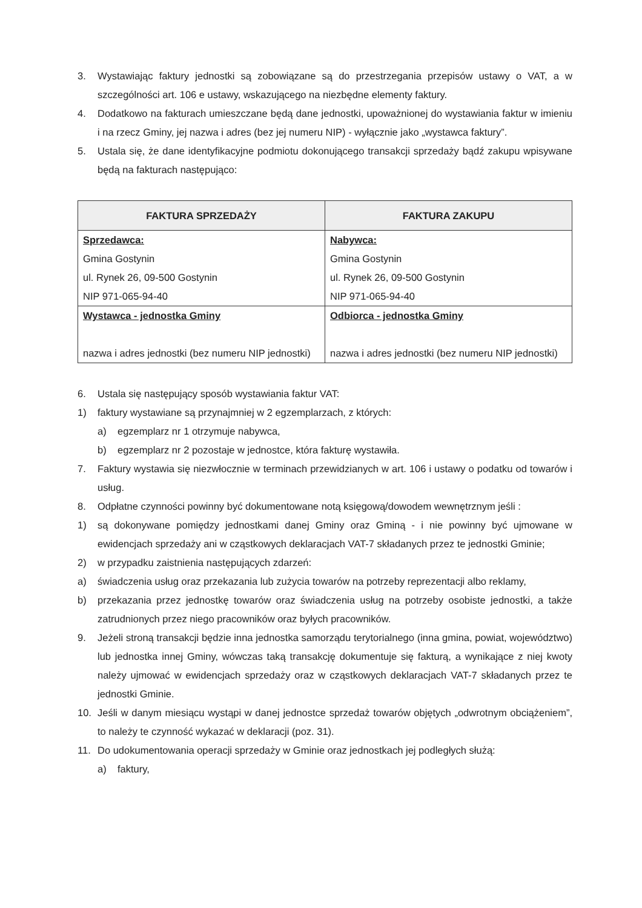3. Wystawiając faktury jednostki są zobowiązane są do przestrzegania przepisów ustawy o VAT, a w szczególności art. 106 e ustawy, wskazującego na niezbędne elementy faktury.
4. Dodatkowo na fakturach umieszczane będą dane jednostki, upoważnionej do wystawiania faktur w imieniu i na rzecz Gminy, jej nazwa i adres (bez jej numeru NIP) - wyłącznie jako „wystawca faktury”.
5. Ustala się, że dane identyfikacyjne podmiotu dokonującego transakcji sprzedaży bądź zakupu wpisywane będą na fakturach następująco:
| FAKTURA SPRZEDAŻY | FAKTURA ZAKUPU |
| --- | --- |
| Sprzedawca: Gmina Gostynin ul. Rynek 26, 09-500 Gostynin NIP 971-065-94-40 | Nabywca: Gmina Gostynin ul. Rynek 26, 09-500 Gostynin NIP 971-065-94-40 |
| Wystawca - jednostka Gminy nazwa i adres jednostki (bez numeru NIP jednostki) | Odbiorca - jednostka Gminy nazwa i adres jednostki (bez numeru NIP jednostki) |
6. Ustala się następujący sposób wystawiania faktur VAT:
1) faktury wystawiane są przynajmniej w 2 egzemplarzach, z których:
a) egzemplarz nr 1 otrzymuje nabywca,
b) egzemplarz nr 2 pozostaje w jednostce, która fakturę wystawiła.
7. Faktury wystawia się niezwłocznie w terminach przewidzianych w art. 106 i ustawy o podatku od towarów i usług.
8. Odpłatne czynności powinny być dokumentowane notą księgową/dowodem wewnętrznym jeśli :
1) są dokonywane pomiędzy jednostkami danej Gminy oraz Gminą - i nie powinny być ujmowane w ewidencjach sprzedaży ani w cząstkowych deklaracjach VAT-7 składanych przez te jednostki Gminie;
2) w przypadku zaistnienia następujących zdarzeń:
a) świadczenia usług oraz przekazania lub zużycia towarów na potrzeby reprezentacji albo reklamy,
b) przekazania przez jednostkę towarów oraz świadczenia usług na potrzeby osobiste jednostki, a także zatrudnionych przez niego pracowników oraz byłych pracowników.
9. Jeżeli stroną transakcji będzie inna jednostka samorządu terytorialnego (inna gmina, powiat, województwo) lub jednostka innej Gminy, wówczas taką transakcję dokumentuje się fakturą, a wynikające z niej kwoty należy ujmować w ewidencjach sprzedaży oraz w cząstkowych deklaracjach VAT-7 składanych przez te jednostki Gminie.
10. Jeśli w danym miesiącu wystąpi w danej jednostce sprzedaż towarów objętych „odwrotnym obciążeniem”, to należy te czynność wykazać w deklaracji (poz. 31).
11. Do udokumentowania operacji sprzedaży w Gminie oraz jednostkach jej podległych służą:
a) faktury,